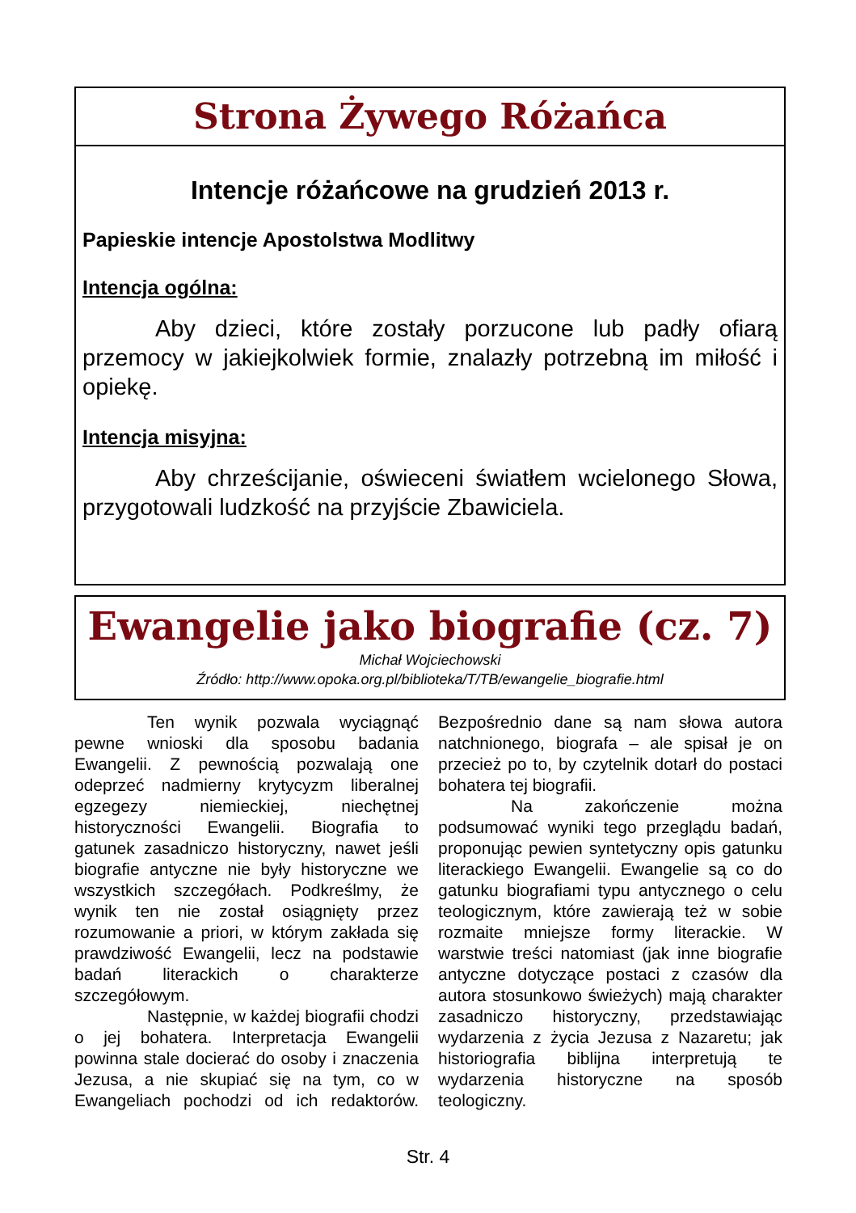Strona Żywego Różańca
Intencje różańcowe na grudzień 2013 r.
Papieskie intencje Apostolstwa Modlitwy
Intencja ogólna:
Aby dzieci, które zostały porzucone lub padły ofiarą przemocy w jakiejkolwiek formie, znalazły potrzebną im miłość i opiekę.
Intencja misyjna:
Aby chrześcijanie, oświeceni światłem wcielonego Słowa, przygotowali ludzkość na przyjście Zbawiciela.
Ewangelie jako biografie (cz. 7)
Michał Wojciechowski
Źródło: http://www.opoka.org.pl/biblioteka/T/TB/ewangelie_biografie.html
Ten wynik pozwala wyciągnąć pewne wnioski dla sposobu badania Ewangelii. Z pewnością pozwalają one odeprzeć nadmierny krytycyzm liberalnej egzegezy niemieckiej, niechętnej historyczności Ewangelii. Biografia to gatunek zasadniczo historyczny, nawet jeśli biografie antyczne nie były historyczne we wszystkich szczegółach. Podkreślmy, że wynik ten nie został osiągnięty przez rozumowanie a priori, w którym zakłada się prawdziwość Ewangelii, lecz na podstawie badań literackich o charakterze szczegółowym.
Następnie, w każdej biografii chodzi o jej bohatera. Interpretacja Ewangelii powinna stale docierać do osoby i znaczenia Jezusa, a nie skupiać się na tym, co w Ewangeliach pochodzi od ich redaktorów. Bezpośrednio dane są nam słowa autora natchnionego, biografa – ale spisał je on przecież po to, by czytelnik dotarł do postaci bohatera tej biografii.
Na zakończenie można podsumować wyniki tego przeglądu badań, proponując pewien syntetyczny opis gatunku literackiego Ewangelii. Ewangelie są co do gatunku biografiami typu antycznego o celu teologicznym, które zawierają też w sobie rozmaite mniejsze formy literackie. W warstwie treści natomiast (jak inne biografie antyczne dotyczące postaci z czasów dla autora stosunkowo świeżych) mają charakter zasadniczo historyczny, przedstawiając wydarzenia z życia Jezusa z Nazaretu; jak historiografia biblijna interpretują te wydarzenia historyczne na sposób teologiczny.
Str. 4